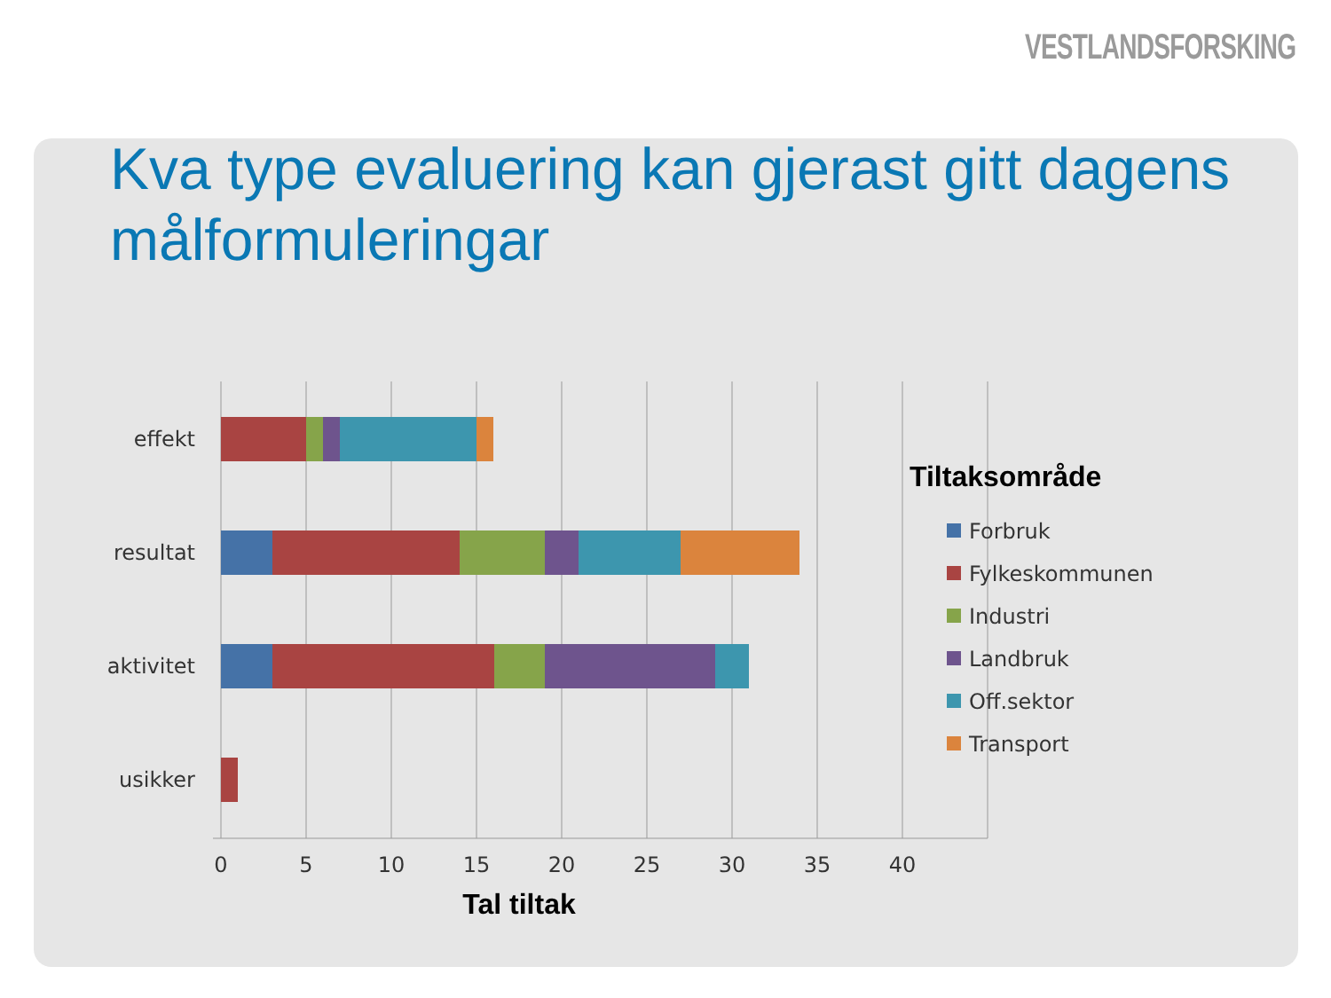VESTLANDSFORSKING
Kva type evaluering kan gjerast gitt dagens målformuleringar
effekt
resultat
aktivitet
usikker
0
5
10
15
20
25
30
35
40
Tal tiltak
Tiltaksområde
Forbruk
Fylkeskommunen
Industri
Landbruk
Off.sektor
Transport